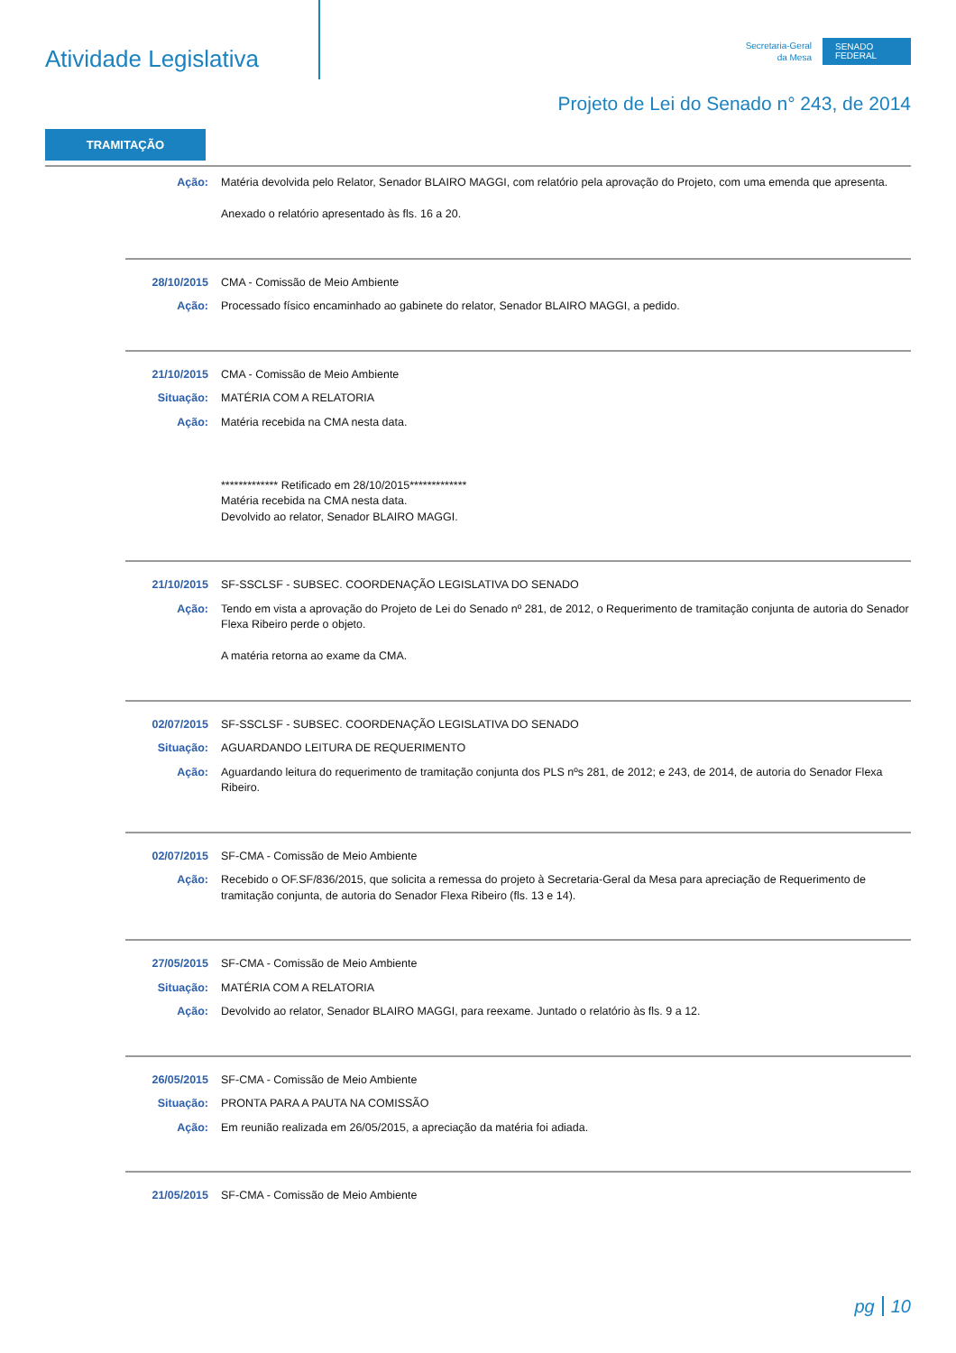Atividade Legislativa
Secretaria-Geral
da Mesa
SENADO
FEDERAL
Projeto de Lei do Senado n° 243, de 2014
TRAMITAÇÃO
Ação: Matéria devolvida pelo Relator, Senador BLAIRO MAGGI, com relatório pela aprovação do Projeto, com uma emenda que apresenta.
Anexado o relatório apresentado às fls. 16 a 20.
28/10/2015 CMA - Comissão de Meio Ambiente
Ação: Processado físico encaminhado ao gabinete do relator, Senador BLAIRO MAGGI, a pedido.
21/10/2015 CMA - Comissão de Meio Ambiente
Situação: MATÉRIA COM A RELATORIA
Ação: Matéria recebida na CMA nesta data.
************* Retificado em 28/10/2015*************
Matéria recebida na CMA nesta data.
Devolvido ao relator, Senador BLAIRO MAGGI.
21/10/2015 SF-SSCLSF - SUBSEC. COORDENAÇÃO LEGISLATIVA DO SENADO
Ação: Tendo em vista a aprovação do Projeto de Lei do Senado nº 281, de 2012, o Requerimento de tramitação conjunta de autoria do Senador Flexa Ribeiro perde o objeto.
A matéria retorna ao exame da CMA.
02/07/2015 SF-SSCLSF - SUBSEC. COORDENAÇÃO LEGISLATIVA DO SENADO
Situação: AGUARDANDO LEITURA DE REQUERIMENTO
Ação: Aguardando leitura do requerimento de tramitação conjunta dos PLS nºs 281, de 2012; e 243, de 2014, de autoria do Senador Flexa Ribeiro.
02/07/2015 SF-CMA - Comissão de Meio Ambiente
Ação: Recebido o OF.SF/836/2015, que solicita a remessa do projeto à Secretaria-Geral da Mesa para apreciação de Requerimento de tramitação conjunta, de autoria do Senador Flexa Ribeiro (fls. 13 e 14).
27/05/2015 SF-CMA - Comissão de Meio Ambiente
Situação: MATÉRIA COM A RELATORIA
Ação: Devolvido ao relator, Senador BLAIRO MAGGI, para reexame. Juntado o relatório às fls. 9 a 12.
26/05/2015 SF-CMA - Comissão de Meio Ambiente
Situação: PRONTA PARA A PAUTA NA COMISSÃO
Ação: Em reunião realizada em 26/05/2015, a apreciação da matéria foi adiada.
21/05/2015 SF-CMA - Comissão de Meio Ambiente
pg 10